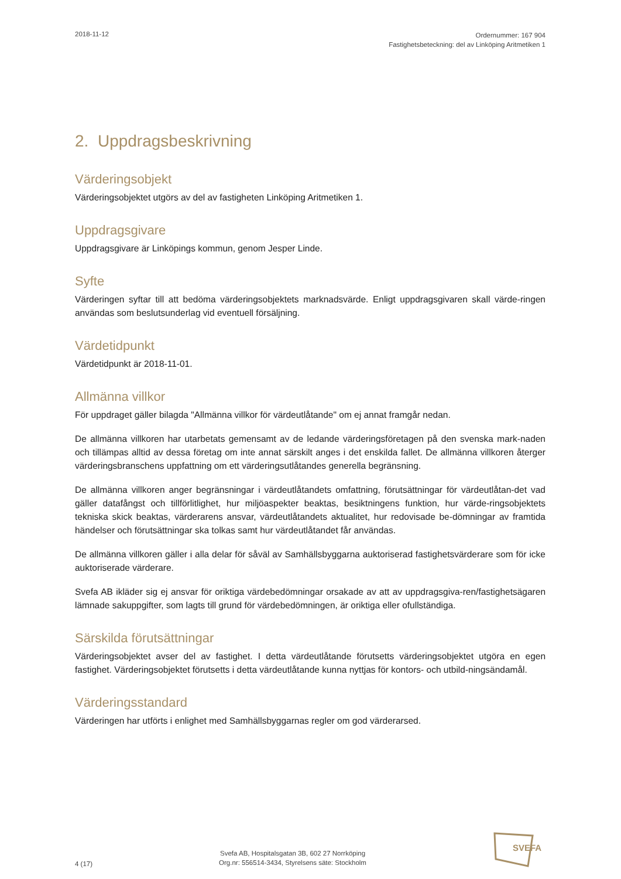2018-11-12
Ordernummer: 167 904
Fastighetsbeteckning: del av Linköping Aritmetiken 1
2. Uppdragsbeskrivning
Värderingsobjekt
Värderingsobjektet utgörs av del av fastigheten Linköping Aritmetiken 1.
Uppdragsgivare
Uppdragsgivare är Linköpings kommun, genom Jesper Linde.
Syfte
Värderingen syftar till att bedöma värderingsobjektets marknadsvärde. Enligt uppdragsgivaren skall värde-ringen användas som beslutsunderlag vid eventuell försäljning.
Värdetidpunkt
Värdetidpunkt är 2018-11-01.
Allmänna villkor
För uppdraget gäller bilagda "Allmänna villkor för värdeutlåtande" om ej annat framgår nedan.
De allmänna villkoren har utarbetats gemensamt av de ledande värderingsföretagen på den svenska mark-naden och tillämpas alltid av dessa företag om inte annat särskilt anges i det enskilda fallet. De allmänna villkoren återger värderingsbranschens uppfattning om ett värderingsutlåtandes generella begränsning.
De allmänna villkoren anger begränsningar i värdeutlåtandets omfattning, förutsättningar för värdeutlåtan-det vad gäller datafångst och tillförlitlighet, hur miljöaspekter beaktas, besiktningens funktion, hur värde-ringsobjektets tekniska skick beaktas, värderarens ansvar, värdeutlåtandets aktualitet, hur redovisade be-dömningar av framtida händelser och förutsättningar ska tolkas samt hur värdeutlåtandet får användas.
De allmänna villkoren gäller i alla delar för såväl av Samhällsbyggarna auktoriserad fastighetsvärderare som för icke auktoriserade värderare.
Svefa AB ikläder sig ej ansvar för oriktiga värdebedömningar orsakade av att av uppdragsgiva-ren/fastighetsägaren lämnade sakuppgifter, som lagts till grund för värdebedömningen, är oriktiga eller ofullständiga.
Särskilda förutsättningar
Värderingsobjektet avser del av fastighet. I detta värdeutlåtande förutsetts värderingsobjektet utgöra en egen fastighet. Värderingsobjektet förutsetts i detta värdeutlåtande kunna nyttjas för kontors- och utbild-ningsändamål.
Värderingsstandard
Värderingen har utförts i enlighet med Samhällsbyggarnas regler om god värderarsed.
4 (17)
Svefa AB, Hospitalsgatan 3B, 602 27 Norrköping
Org.nr: 556514-3434, Styrelsens säte: Stockholm
SVEFA